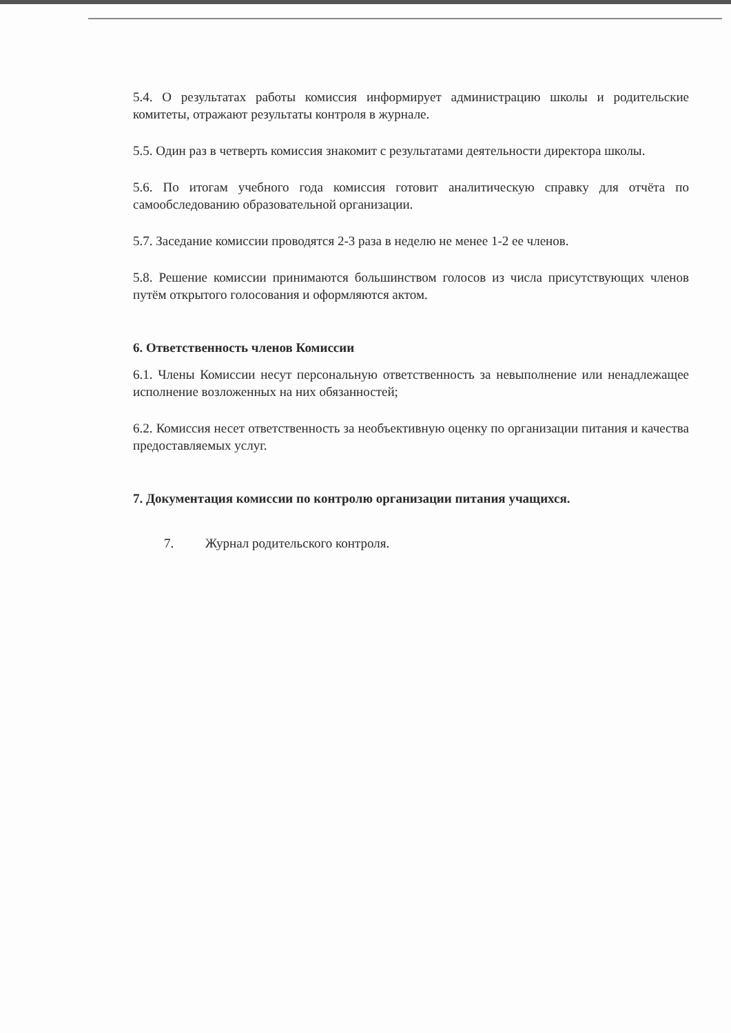5.4. О результатах работы комиссия информирует администрацию школы и родительские комитеты, отражают результаты контроля в журнале.
5.5. Один раз в четверть комиссия знакомит с результатами деятельности директора школы.
5.6. По итогам учебного года комиссия готовит аналитическую справку для отчёта по самообследованию образовательной организации.
5.7. Заседание комиссии проводятся 2-3 раза в неделю не менее 1-2 ее членов.
5.8. Решение комиссии принимаются большинством голосов из числа присутствующих членов путём открытого голосования и оформляются актом.
6. Ответственность членов Комиссии
6.1. Члены Комиссии несут персональную ответственность за невыполнение или ненадлежащее исполнение возложенных на них обязанностей;
6.2. Комиссия несет ответственность за необъективную оценку по организации питания и качества предоставляемых услуг.
7. Документация комиссии по контролю организации питания учащихся.
7. Журнал родительского контроля.